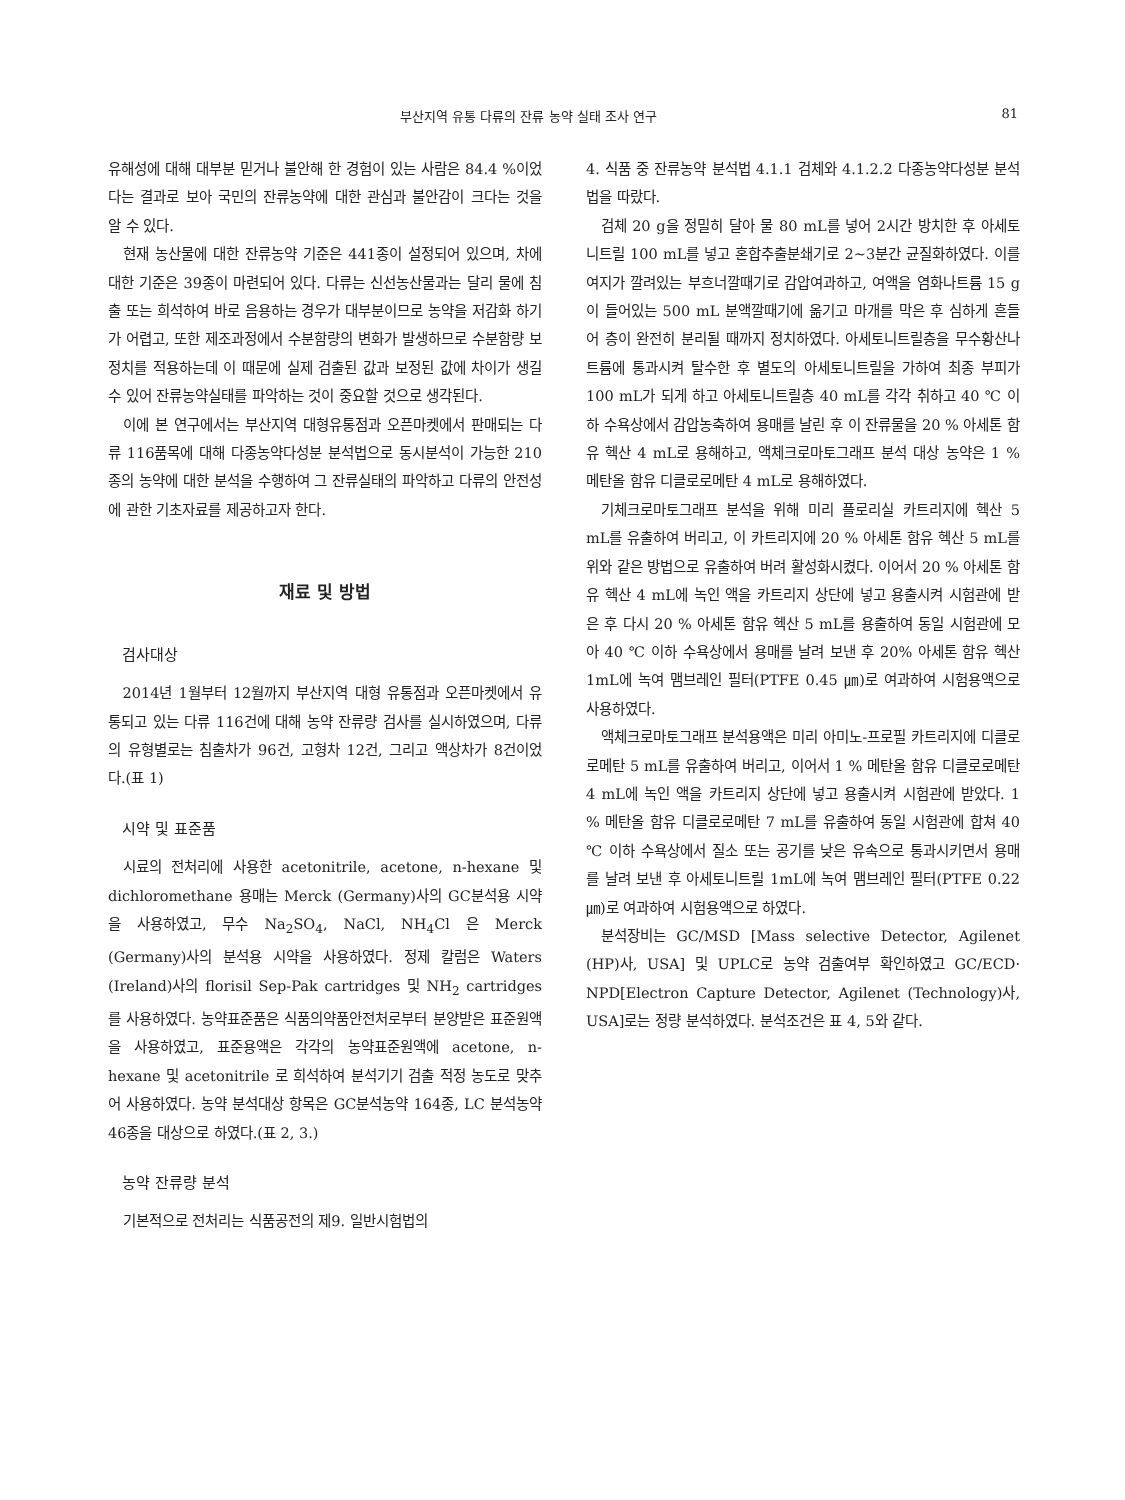부산지역 유통 다류의 잔류 농약 실태 조사 연구 81
유해성에 대해 대부분 믿거나 불안해 한 경험이 있는 사람은 84.4 %이었다는 결과로 보아 국민의 잔류농약에 대한 관심과 불안감이 크다는 것을 알 수 있다.
현재 농산물에 대한 잔류농약 기준은 441종이 설정되어 있으며, 차에 대한 기준은 39종이 마련되어 있다. 다류는 신선농산물과는 달리 물에 침출 또는 희석하여 바로 음용하는 경우가 대부분이므로 농약을 저감화 하기가 어렵고, 또한 제조과정에서 수분함량의 변화가 발생하므로 수분함량 보정치를 적용하는데 이 때문에 실제 검출된 값과 보정된 값에 차이가 생길 수 있어 잔류농약실태를 파악하는 것이 중요할 것으로 생각된다.
이에 본 연구에서는 부산지역 대형유통점과 오픈마켓에서 판매되는 다류 116품목에 대해 다종농약다성분 분석법으로 동시분석이 가능한 210종의 농약에 대한 분석을 수행하여 그 잔류실태의 파악하고 다류의 안전성에 관한 기초자료를 제공하고자 한다.
재료 및 방법
검사대상
2014년 1월부터 12월까지 부산지역 대형 유통점과 오픈마켓에서 유통되고 있는 다류 116건에 대해 농약 잔류량 검사를 실시하였으며, 다류의 유형별로는 침출차가 96건, 고형차 12건, 그리고 액상차가 8건이었다.(표 1)
시약 및 표준품
시료의 전처리에 사용한 acetonitrile, acetone, n-hexane 및 dichloromethane 용매는 Merck (Germany)사의 GC분석용 시약을 사용하였고, 무수 Na<sub>2</sub>SO<sub>4</sub>, NaCl, NH<sub>4</sub>Cl 은 Merck (Germany)사의 분석용 시약을 사용하였다. 정제 칼럼은 Waters (Ireland)사의 florisil Sep-Pak cartridges 및 NH<sub>2</sub> cartridges를 사용하였다. 농약표준품은 식품의약품안전처로부터 분양받은 표준원액을 사용하였고, 표준용액은 각각의 농약표준원액에 acetone, n-hexane 및 acetonitrile 로 희석하여 분석기기 검출 적정 농도로 맞추어 사용하였다. 농약 분석대상 항목은 GC분석농약 164종, LC 분석농약 46종을 대상으로 하였다.(표 2, 3.)
농약 잔류량 분석
기본적으로 전처리는 식품공전의 제9. 일반시험법의
4. 식품 중 잔류농약 분석법 4.1.1 검체와 4.1.2.2 다종농약다성분 분석법을 따랐다.
검체 20 g을 정밀히 달아 물 80 mL를 넣어 2시간 방치한 후 아세토니트릴 100 mL를 넣고 혼합추출분쇄기로 2~3분간 균질화하였다. 이를 여지가 깔려있는 부흐너깔때기로 감압여과하고, 여액을 염화나트륨 15 g이 들어있는 500 mL 분액깔때기에 옮기고 마개를 막은 후 심하게 흔들어 층이 완전히 분리될 때까지 정치하였다. 아세토니트릴층을 무수황산나트륨에 통과시켜 탈수한 후 별도의 아세토니트릴을 가하여 최종 부피가 100 mL가 되게 하고 아세토니트릴층 40 mL를 각각 취하고 40 ℃ 이하 수욕상에서 감압농축하여 용매를 날린 후 이 잔류물을 20 % 아세톤 함유 헥산 4 mL로 용해하고, 액체크로마토그래프 분석 대상 농약은 1 % 메탄올 함유 디클로로메탄 4 mL로 용해하였다.
기체크로마토그래프 분석을 위해 미리 플로리실 카트리지에 헥산 5 mL를 유출하여 버리고, 이 카트리지에 20 % 아세톤 함유 헥산 5 mL를 위와 같은 방법으로 유출하여 버려 활성화시켰다. 이어서 20 % 아세톤 함유 헥산 4 mL에 녹인 액을 카트리지 상단에 넣고 용출시켜 시험관에 받은 후 다시 20 % 아세톤 함유 헥산 5 mL를 용출하여 동일 시험관에 모아 40 ℃ 이하 수욕상에서 용매를 날려 보낸 후 20% 아세톤 함유 헥산 1mL에 녹여 맴브레인 필터(PTFE 0.45 ㎛)로 여과하여 시험용액으로 사용하였다.
액체크로마토그래프 분석용액은 미리 아미노-프로필 카트리지에 디클로로메탄 5 mL를 유출하여 버리고, 이어서 1 % 메탄올 함유 디클로로메탄 4 mL에 녹인 액을 카트리지 상단에 넣고 용출시켜 시험관에 받았다. 1 % 메탄올 함유 디클로로메탄 7 mL를 유출하여 동일 시험관에 합쳐 40 ℃ 이하 수욕상에서 질소 또는 공기를 낮은 유속으로 통과시키면서 용매를 날려 보낸 후 아세토니트릴 1mL에 녹여 맴브레인 필터(PTFE 0.22 ㎛)로 여과하여 시험용액으로 하였다.
분석장비는 GC/MSD [Mass selective Detector, Agilenet (HP)사, USA] 및 UPLC로 농약 검출여부 확인하였고 GC/ECD· NPD[Electron Capture Detector, Agilenet (Technology)사, USA]로는 정량 분석하였다. 분석조건은 표 4, 5와 같다.